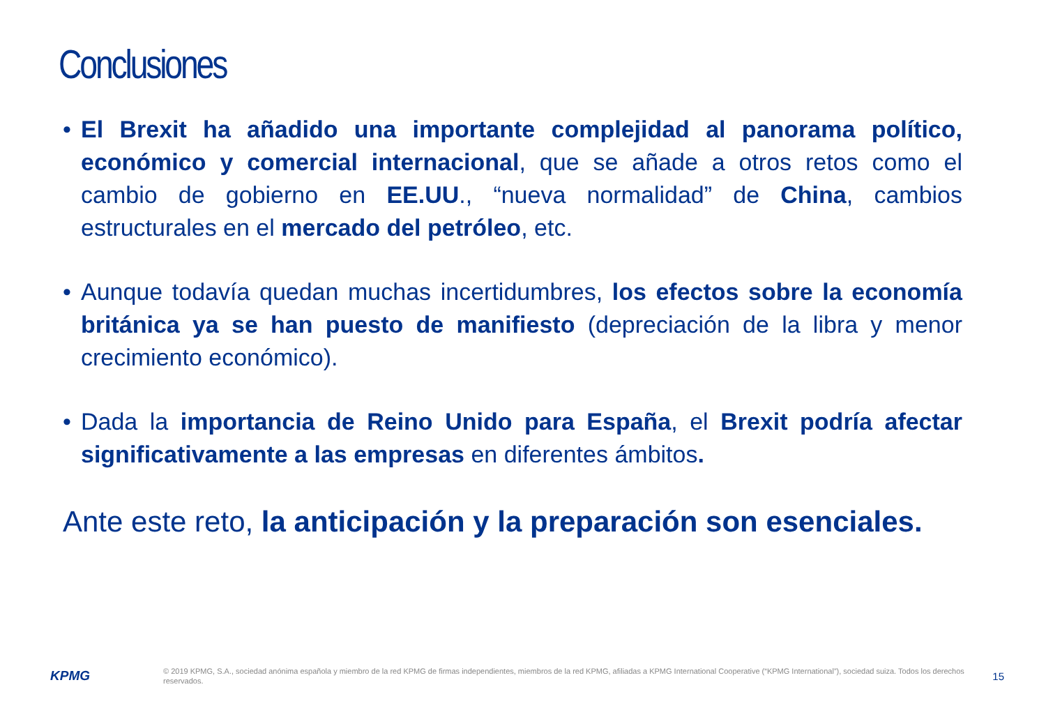Conclusiones
• El Brexit ha añadido una importante complejidad al panorama político, económico y comercial internacional, que se añade a otros retos como el cambio de gobierno en EE.UU., “nueva normalidad” de China, cambios estructurales en el mercado del petróleo, etc.
• Aunque todavía quedan muchas incertidumbres, los efectos sobre la economía británica ya se han puesto de manifiesto (depreciación de la libra y menor crecimiento económico).
• Dada la importancia de Reino Unido para España, el Brexit podría afectar significativamente a las empresas en diferentes ámbitos.
Ante este reto, la anticipación y la preparación son esenciales.
KPMG
© 2019 KPMG, S.A., sociedad anónima española y miembro de la red KPMG de firmas independientes, miembros de la red KPMG, afiliadas a KPMG International Cooperative (“KPMG International”), sociedad suiza. Todos los derechos reservados.
15